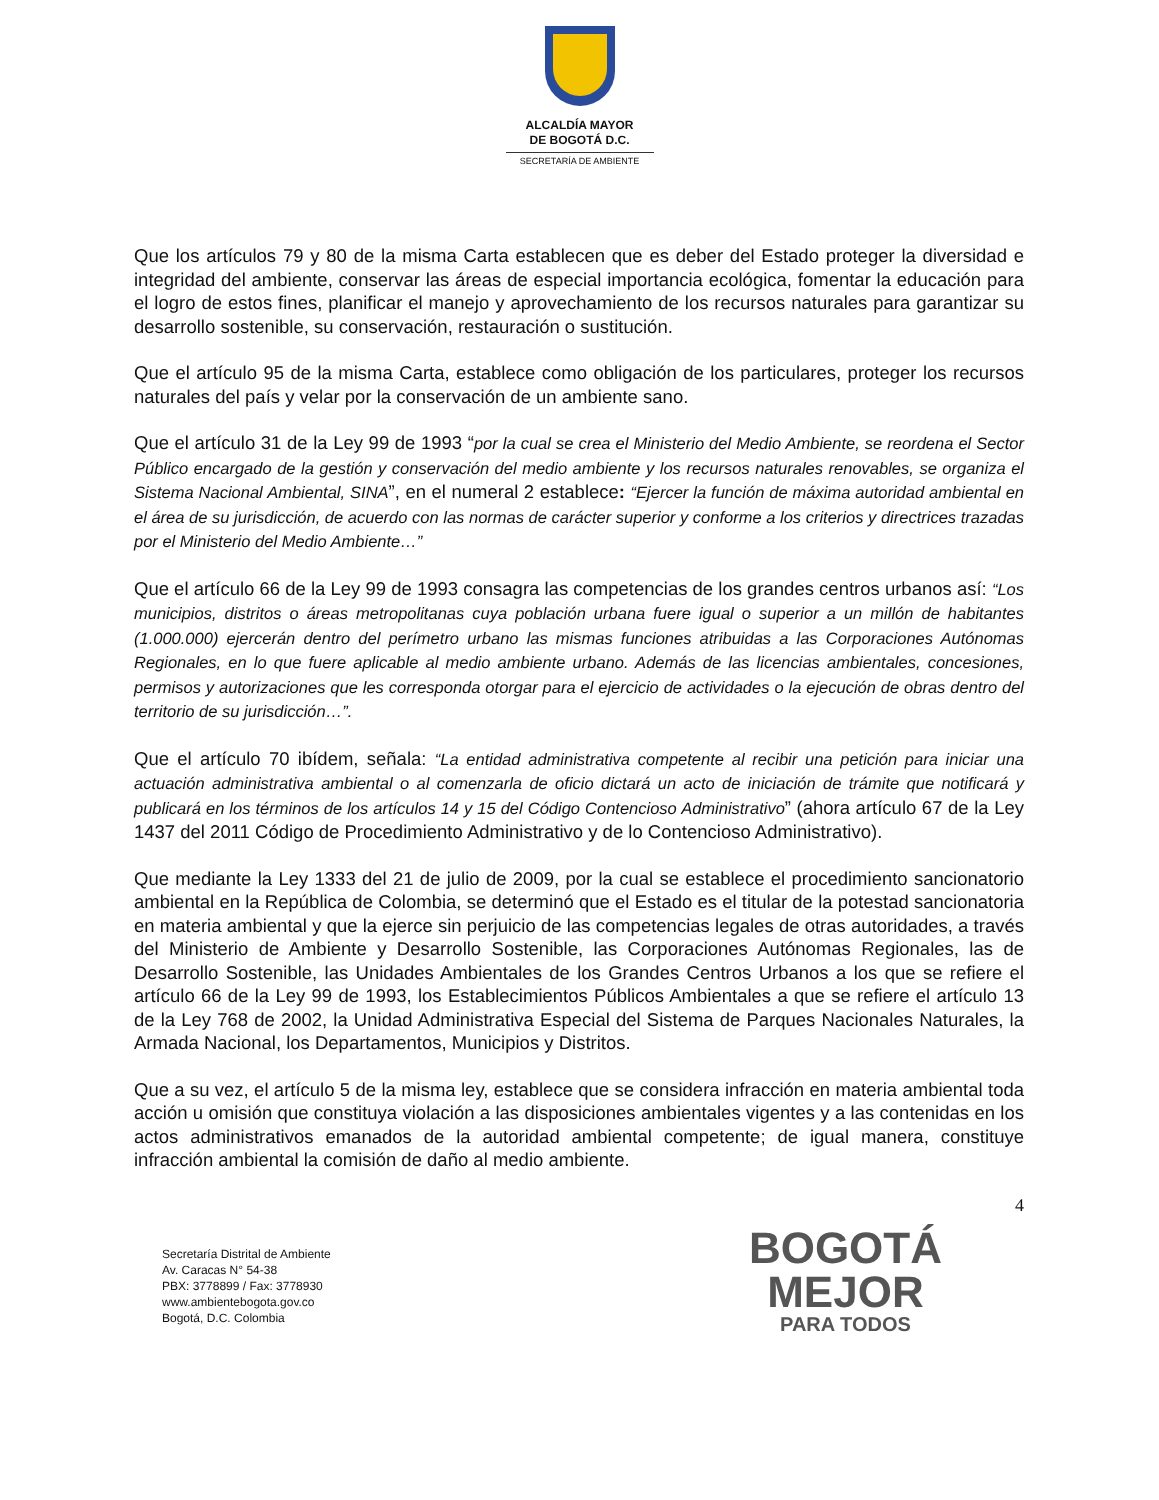ALCALDÍA MAYOR
DE BOGOTÁ D.C.
SECRETARÍA DE AMBIENTE
Que los artículos 79 y 80 de la misma Carta establecen que es deber del Estado proteger la diversidad e integridad del ambiente, conservar las áreas de especial importancia ecológica, fomentar la educación para el logro de estos fines, planificar el manejo y aprovechamiento de los recursos naturales para garantizar su desarrollo sostenible, su conservación, restauración o sustitución.
Que el artículo 95 de la misma Carta, establece como obligación de los particulares, proteger los recursos naturales del país y velar por la conservación de un ambiente sano.
Que el artículo 31 de la Ley 99 de 1993 “por la cual se crea el Ministerio del Medio Ambiente, se reordena el Sector Público encargado de la gestión y conservación del medio ambiente y los recursos naturales renovables, se organiza el Sistema Nacional Ambiental, SINA”, en el numeral 2 establece: “Ejercer la función de máxima autoridad ambiental en el área de su jurisdicción, de acuerdo con las normas de carácter superior y conforme a los criterios y directrices trazadas por el Ministerio del Medio Ambiente…”
Que el artículo 66 de la Ley 99 de 1993 consagra las competencias de los grandes centros urbanos así: “Los municipios, distritos o áreas metropolitanas cuya población urbana fuere igual o superior a un millón de habitantes (1.000.000) ejercerán dentro del perímetro urbano las mismas funciones atribuidas a las Corporaciones Autónomas Regionales, en lo que fuere aplicable al medio ambiente urbano. Además de las licencias ambientales, concesiones, permisos y autorizaciones que les corresponda otorgar para el ejercicio de actividades o la ejecución de obras dentro del territorio de su jurisdicción…”.
Que el artículo 70 ibídem, señala: “La entidad administrativa competente al recibir una petición para iniciar una actuación administrativa ambiental o al comenzarla de oficio dictará un acto de iniciación de trámite que notificará y publicará en los términos de los artículos 14 y 15 del Código Contencioso Administrativo” (ahora artículo 67 de la Ley 1437 del 2011 Código de Procedimiento Administrativo y de lo Contencioso Administrativo).
Que mediante la Ley 1333 del 21 de julio de 2009, por la cual se establece el procedimiento sancionatorio ambiental en la República de Colombia, se determinó que el Estado es el titular de la potestad sancionatoria en materia ambiental y que la ejerce sin perjuicio de las competencias legales de otras autoridades, a través del Ministerio de Ambiente y Desarrollo Sostenible, las Corporaciones Autónomas Regionales, las de Desarrollo Sostenible, las Unidades Ambientales de los Grandes Centros Urbanos a los que se refiere el artículo 66 de la Ley 99 de 1993, los Establecimientos Públicos Ambientales a que se refiere el artículo 13 de la Ley 768 de 2002, la Unidad Administrativa Especial del Sistema de Parques Nacionales Naturales, la Armada Nacional, los Departamentos, Municipios y Distritos.
Que a su vez, el artículo 5 de la misma ley, establece que se considera infracción en materia ambiental toda acción u omisión que constituya violación a las disposiciones ambientales vigentes y a las contenidas en los actos administrativos emanados de la autoridad ambiental competente; de igual manera, constituye infracción ambiental la comisión de daño al medio ambiente.
4
Secretaría Distrital de Ambiente
Av. Caracas N° 54-38
PBX: 3778899 / Fax: 3778930
www.ambientebogota.gov.co
Bogotá, D.C. Colombia
BOGOTÁ
MEJOR
PARA TODOS